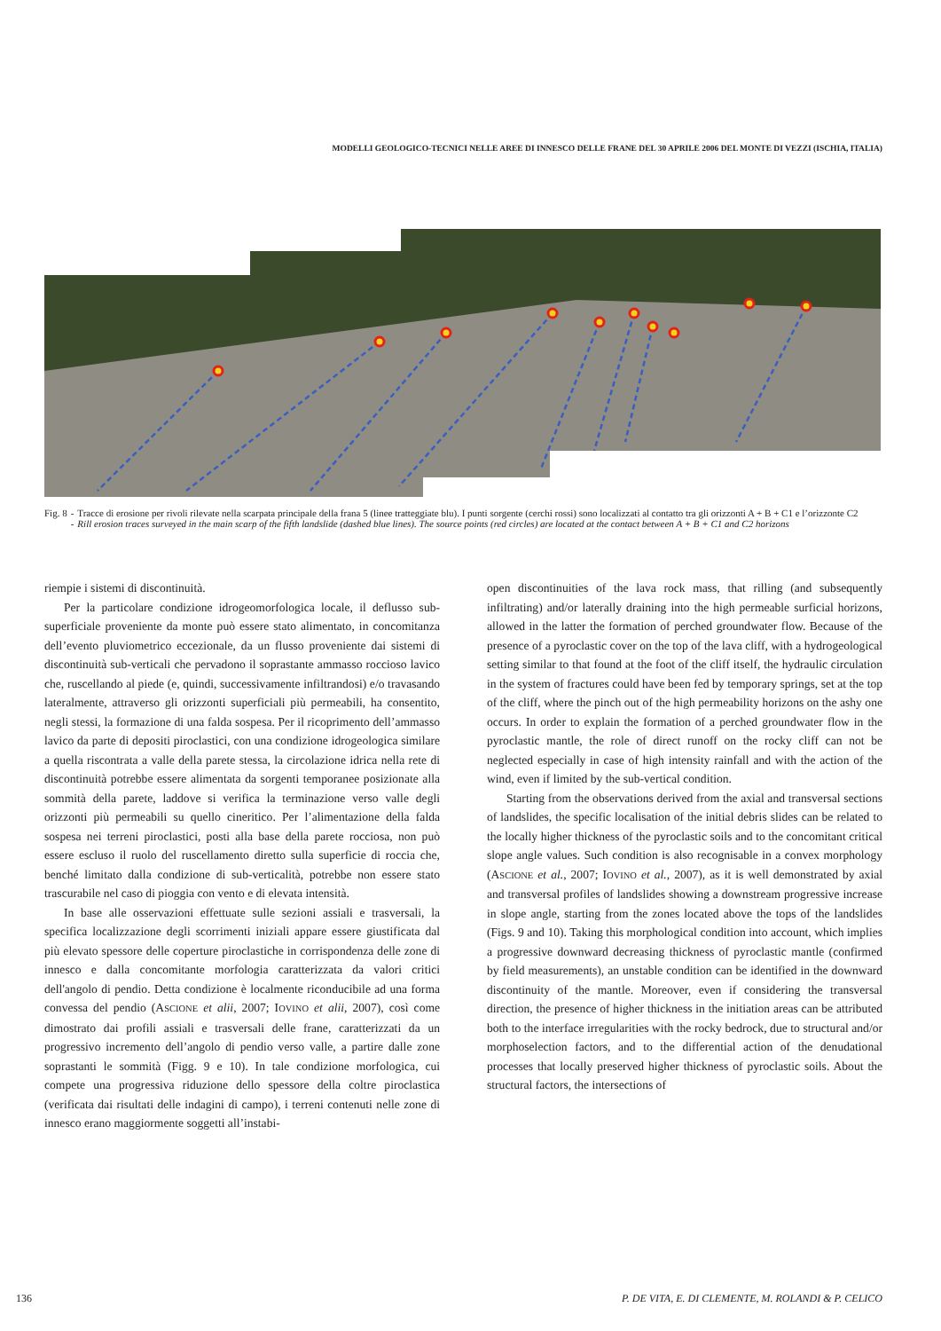MODELLI GEOLOGICO-TECNICI NELLE AREE DI INNESCO DELLE FRANE DEL 30 APRILE 2006 DEL MONTE DI VEZZI (ISCHIA, ITALIA)
| Fig. 8 | - | Tracce di erosione per rivoli rilevate nella scarpata principale della frana 5 (linee tratteggiate blu). I punti sorgente (cerchi rossi) sono localizzati al contatto tra gli orizzonti A + B + C1 e l’orizzonte C2 |
| | - | Rill erosion traces surveyed in the main scarp of the fifth landslide (dashed blue lines). The source points (red circles) are located at the contact between A + B + C1 and C2 horizons |
riempie i sistemi di discontinuità.
Per la particolare condizione idrogeomorfologica locale, il deflusso sub-superficiale proveniente da monte può essere stato alimentato, in concomitanza dell’evento pluviometrico eccezionale, da un flusso proveniente dai sistemi di discontinuità sub-verticali che pervadono il soprastante ammasso roccioso lavico che, ruscellando al piede (e, quindi, successivamente infiltrandosi) e/o travasando lateralmente, attraverso gli orizzonti superficiali più permeabili, ha consentito, negli stessi, la formazione di una falda sospesa. Per il ricoprimento dell’ammasso lavico da parte di depositi piroclastici, con una condizione idrogeologica similare a quella riscontrata a valle della parete stessa, la circolazione idrica nella rete di discontinuità potrebbe essere alimentata da sorgenti temporanee posizionate alla sommità della parete, laddove si verifica la terminazione verso valle degli orizzonti più permeabili su quello cineritico. Per l’alimentazione della falda sospesa nei terreni piroclastici, posti alla base della parete rocciosa, non può essere escluso il ruolo del ruscellamento diretto sulla superficie di roccia che, benché limitato dalla condizione di sub-verticalità, potrebbe non essere stato trascurabile nel caso di pioggia con vento e di elevata intensità.
In base alle osservazioni effettuate sulle sezioni assiali e trasversali, la specifica localizzazione degli scorrimenti iniziali appare essere giustificata dal più elevato spessore delle coperture piroclastiche in corrispondenza delle zone di innesco e dalla concomitante morfologia caratterizzata da valori critici dell'angolo di pendio. Detta condizione è localmente riconducibile ad una forma convessa del pendio (ASCIONE et alii, 2007; IOVINO et alii, 2007), così come dimostrato dai profili assiali e trasversali delle frane, caratterizzati da un progressivo incremento dell’angolo di pendio verso valle, a partire dalle zone soprastanti le sommità (Figg. 9 e 10). In tale condizione morfologica, cui compete una progressiva riduzione dello spessore della coltre piroclastica (verificata dai risultati delle indagini di campo), i terreni contenuti nelle zone di innesco erano maggiormente soggetti all’instabi-
open discontinuities of the lava rock mass, that rilling (and subsequently infiltrating) and/or laterally draining into the high permeable surficial horizons, allowed in the latter the formation of perched groundwater flow. Because of the presence of a pyroclastic cover on the top of the lava cliff, with a hydrogeological setting similar to that found at the foot of the cliff itself, the hydraulic circulation in the system of fractures could have been fed by temporary springs, set at the top of the cliff, where the pinch out of the high permeability horizons on the ashy one occurs. In order to explain the formation of a perched groundwater flow in the pyroclastic mantle, the role of direct runoff on the rocky cliff can not be neglected especially in case of high intensity rainfall and with the action of the wind, even if limited by the sub-vertical condition.
Starting from the observations derived from the axial and transversal sections of landslides, the specific localisation of the initial debris slides can be related to the locally higher thickness of the pyroclastic soils and to the concomitant critical slope angle values. Such condition is also recognisable in a convex morphology (ASCIONE et al., 2007; IOVINO et al., 2007), as it is well demonstrated by axial and transversal profiles of landslides showing a downstream progressive increase in slope angle, starting from the zones located above the tops of the landslides (Figs. 9 and 10). Taking this morphological condition into account, which implies a progressive downward decreasing thickness of pyroclastic mantle (confirmed by field measurements), an unstable condition can be identified in the downward discontinuity of the mantle. Moreover, even if considering the transversal direction, the presence of higher thickness in the initiation areas can be attributed both to the interface irregularities with the rocky bedrock, due to structural and/or morphoselection factors, and to the differential action of the denudational processes that locally preserved higher thickness of pyroclastic soils. About the structural factors, the intersections of
136 P. DE VITA, E. DI CLEMENTE, M. ROLANDI & P. CELICO